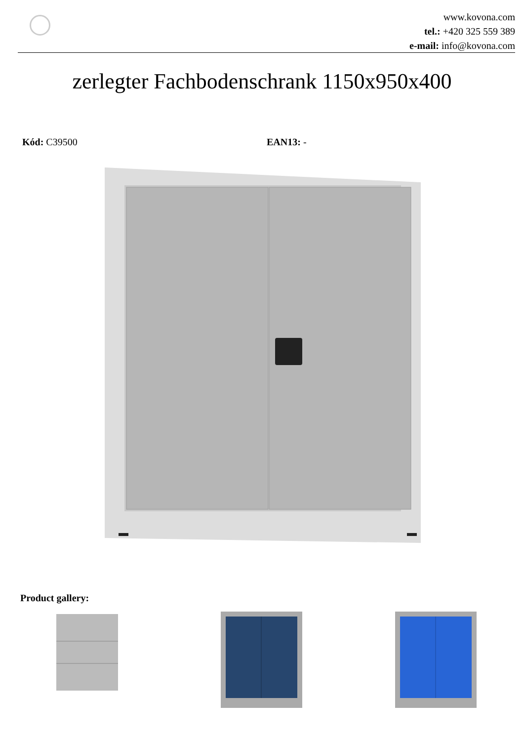www.kovona.com
tel.: +420 325 559 389
e-mail: info@kovona.com
zerlegter Fachbodenschrank 1150x950x400
Kód: C39500 EAN13: -
Product gallery: